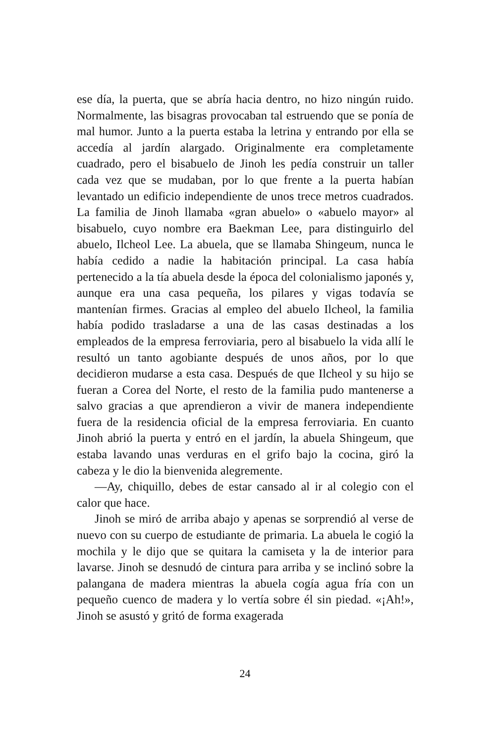ese día, la puerta, que se abría hacia dentro, no hizo ningún ruido. Normalmente, las bisagras provocaban tal estruendo que se ponía de mal humor. Junto a la puerta estaba la letrina y entrando por ella se accedía al jardín alargado. Originalmente era completamente cuadrado, pero el bisabuelo de Jinoh les pedía construir un taller cada vez que se mudaban, por lo que frente a la puerta habían levantado un edificio independiente de unos trece metros cuadrados. La familia de Jinoh llamaba «gran abuelo» o «abuelo mayor» al bisabuelo, cuyo nombre era Baekman Lee, para distinguirlo del abuelo, Ilcheol Lee. La abuela, que se llamaba Shingeum, nunca le había cedido a nadie la habitación principal. La casa había pertenecido a la tía abuela desde la época del colonialismo japonés y, aunque era una casa pequeña, los pilares y vigas todavía se mantenían firmes. Gracias al empleo del abuelo Ilcheol, la familia había podido trasladarse a una de las casas destinadas a los empleados de la empresa ferroviaria, pero al bisabuelo la vida allí le resultó un tanto agobiante después de unos años, por lo que decidieron mudarse a esta casa. Después de que Ilcheol y su hijo se fueran a Corea del Norte, el resto de la familia pudo mantenerse a salvo gracias a que aprendieron a vivir de manera independiente fuera de la residencia oficial de la empresa ferroviaria. En cuanto Jinoh abrió la puerta y entró en el jardín, la abuela Shingeum, que estaba lavando unas verduras en el grifo bajo la cocina, giró la cabeza y le dio la bienvenida alegremente.
—Ay, chiquillo, debes de estar cansado al ir al colegio con el calor que hace.
Jinoh se miró de arriba abajo y apenas se sorprendió al verse de nuevo con su cuerpo de estudiante de primaria. La abuela le cogió la mochila y le dijo que se quitara la camiseta y la de interior para lavarse. Jinoh se desnudó de cintura para arriba y se inclinó sobre la palangana de madera mientras la abuela cogía agua fría con un pequeño cuenco de madera y lo vertía sobre él sin piedad. «¡Ah!», Jinoh se asustó y gritó de forma exagerada
24